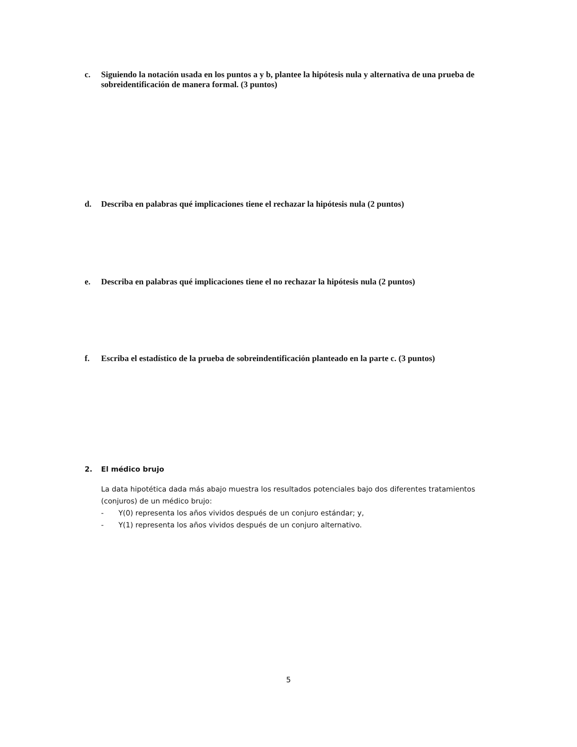c. Siguiendo la notación usada en los puntos a y b, plantee la hipótesis nula y alternativa de una prueba de sobreidentificación de manera formal. (3 puntos)
d. Describa en palabras qué implicaciones tiene el rechazar la hipótesis nula (2 puntos)
e. Describa en palabras qué implicaciones tiene el no rechazar la hipótesis nula (2 puntos)
f. Escriba el estadístico de la prueba de sobreindentificación planteado en la parte c. (3 puntos)
2. El médico brujo
La data hipotética dada más abajo muestra los resultados potenciales bajo dos diferentes tratamientos (conjuros) de un médico brujo:
- Y(0) representa los años vividos después de un conjuro estándar; y,
- Y(1) representa los años vividos después de un conjuro alternativo.
5